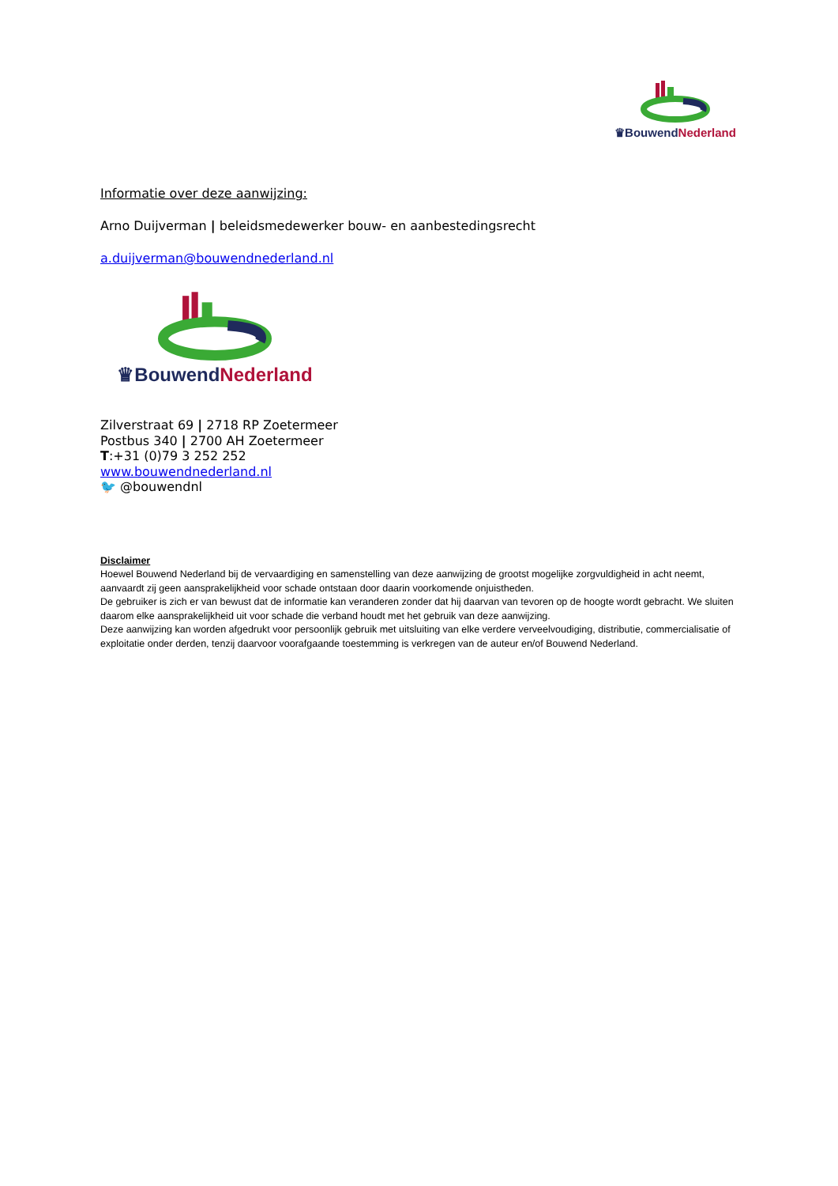♛Bouwend Nederland
Informatie over deze aanwijzing:
Arno Duijverman | beleidsmedewerker bouw- en aanbestedingsrecht
a.duijverman@bouwendnederland.nl
♛Bouwend Nederland
Zilverstraat 69 | 2718 RP Zoetermeer
Postbus 340 | 2700 AH Zoetermeer
T:+31 (0)79 3 252 252
www.bouwendnederland.nl
🐦 @bouwendnl
Disclaimer
Hoewel Bouwend Nederland bij de vervaardiging en samenstelling van deze aanwijzing de grootst mogelijke zorgvuldigheid in acht neemt, aanvaardt zij geen aansprakelijkheid voor schade ontstaan door daarin voorkomende onjuistheden.
De gebruiker is zich er van bewust dat de informatie kan veranderen zonder dat hij daarvan van tevoren op de hoogte wordt gebracht. We sluiten daarom elke aansprakelijkheid uit voor schade die verband houdt met het gebruik van deze aanwijzing.
Deze aanwijzing kan worden afgedrukt voor persoonlijk gebruik met uitsluiting van elke verdere verveelvoudiging, distributie, commercialisatie of exploitatie onder derden, tenzij daarvoor voorafgaande toestemming is verkregen van de auteur en/of Bouwend Nederland.